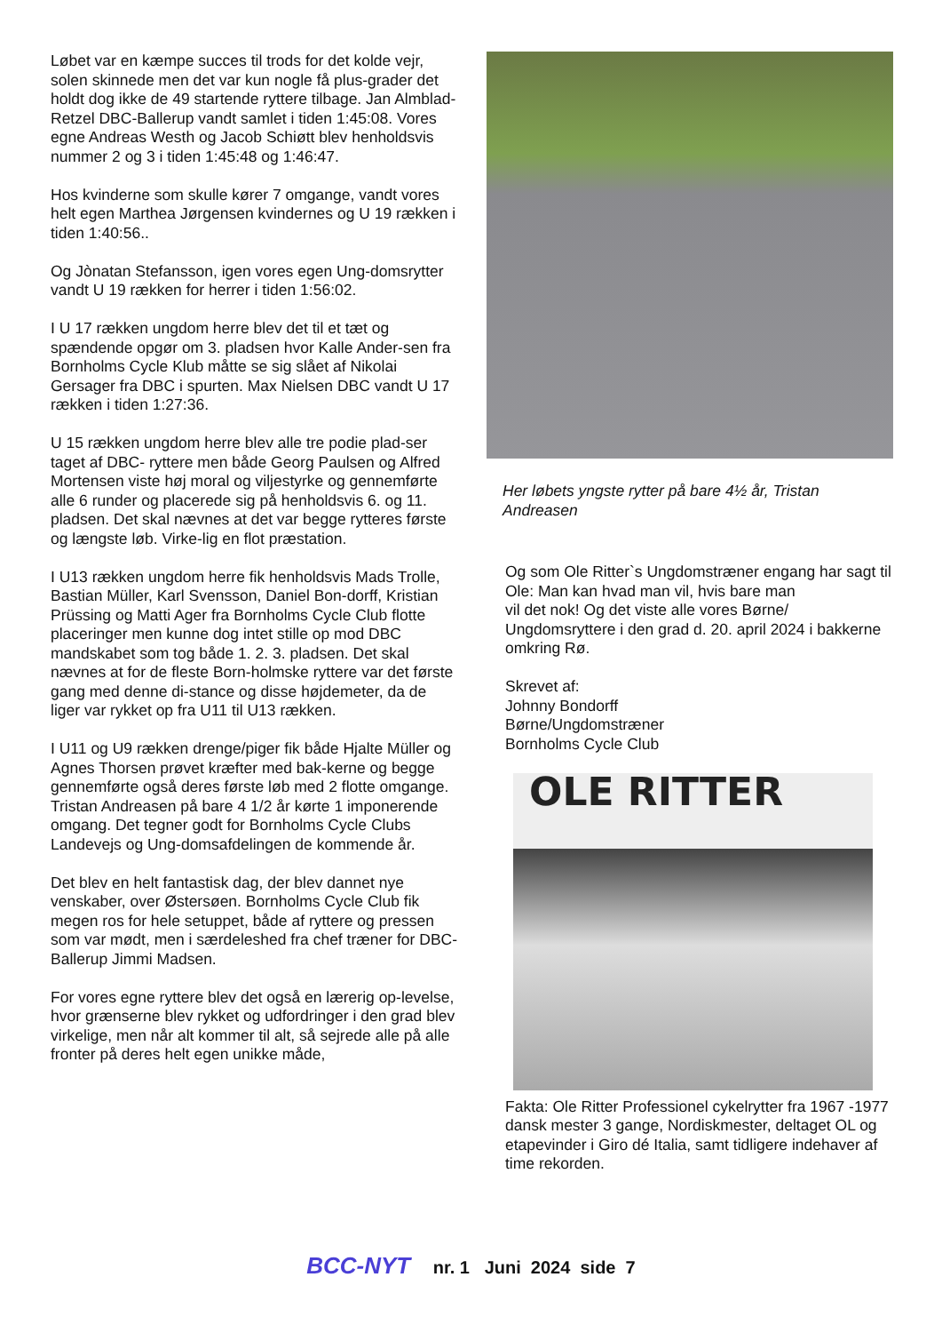Løbet var en kæmpe succes til trods for det kolde vejr, solen skinnede men det var kun nogle få plus-grader det holdt dog ikke de 49 startende ryttere tilbage. Jan Almblad-Retzel DBC-Ballerup vandt samlet i tiden 1:45:08. Vores egne Andreas Westh og Jacob Schiøtt blev henholdsvis nummer 2 og 3 i tiden 1:45:48 og 1:46:47.
Hos kvinderne som skulle kører 7 omgange, vandt vores helt egen Marthea Jørgensen kvindernes og U 19 rækken i tiden 1:40:56..
Og Jònatan Stefansson, igen vores egen Ung-domsrytter vandt U 19 rækken for herrer i tiden 1:56:02.
I U 17 rækken ungdom herre blev det til et tæt og spændende opgør om 3. pladsen hvor Kalle Ander-sen fra Bornholms Cycle Klub måtte se sig slået af Nikolai Gersager fra DBC i spurten. Max Nielsen DBC vandt U 17 rækken i tiden 1:27:36.
U 15 rækken ungdom herre blev alle tre podie plad-ser taget af DBC- ryttere men både Georg Paulsen og Alfred Mortensen viste høj moral og viljestyrke og gennemførte alle 6 runder og placerede sig på henholdsvis 6. og 11. pladsen. Det skal nævnes at det var begge rytteres første og længste løb. Virke-lig en flot præstation.
I U13 rækken ungdom herre fik henholdsvis Mads Trolle, Bastian Müller, Karl Svensson, Daniel Bon-dorff, Kristian Prüssing og Matti Ager fra Bornholms Cycle Club flotte placeringer men kunne dog intet stille op mod DBC mandskabet som tog både 1. 2. 3. pladsen. Det skal nævnes at for de fleste Born-holmske ryttere var det første gang med denne di-stance og disse højdemeter, da de liger var rykket op fra U11 til U13 rækken.
I U11 og U9 rækken drenge/piger fik både Hjalte Müller og Agnes Thorsen prøvet kræfter med bak-kerne og begge gennemførte også deres første løb med 2 flotte omgange. Tristan Andreasen på bare 4 1/2 år kørte 1 imponerende omgang. Det tegner godt for Bornholms Cycle Clubs Landevejs og Ung-domsafdelingen de kommende år.
Det blev en helt fantastisk dag, der blev dannet nye venskaber, over Østersøen. Bornholms Cycle Club fik megen ros for hele setuppet, både af ryttere og pressen som var mødt, men i særdeleshed fra chef træner for DBC- Ballerup Jimmi Madsen.
For vores egne ryttere blev det også en lærerig op-levelse, hvor grænserne blev rykket og udfordringer i den grad blev virkelige, men når alt kommer til alt, så sejrede alle på alle fronter på deres helt egen unikke måde,
Her løbets yngste rytter på bare 4½ år, Tristan Andreasen
Og som Ole Ritter`s Ungdomstræner engang har sagt til Ole: Man kan hvad man vil, hvis bare man
vil det nok! Og det viste alle vores Børne/ Ungdomsryttere i den grad d. 20. april 2024 i bakkerne omkring Rø.
Skrevet af:
Johnny Bondorff
Børne/Ungdomstræner
Bornholms Cycle Club
OLE RITTER
Fakta: Ole Ritter Professionel cykelrytter fra 1967 -1977 dansk mester 3 gange, Nordiskmester, deltaget OL og etapevinder i Giro dé Italia, samt tidligere indehaver af time rekorden.
BCC-NYT nr. 1 Juni 2024 side 7